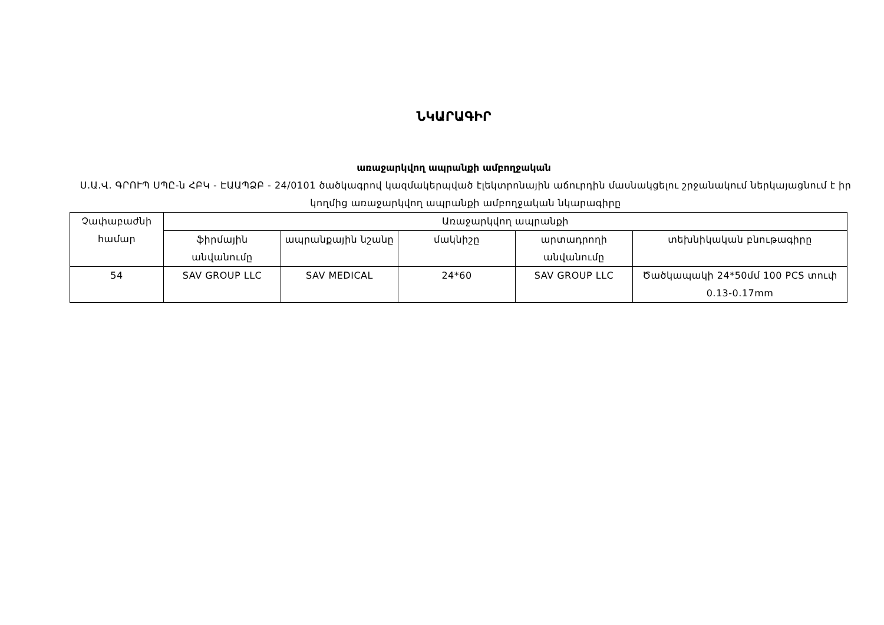ՆԿԱՐԱԳԻՐ
առաջարկվող ապրանքի ամբողջական
Ս.Ա.Վ. ԳՐՈՒՊ ՍՊԸ-ն ՀԲԿ - ԷԱԱՊՁԲ - 24/0101 ծածկագրով կազմակերպված էլեկտրոնային աճուրդին մասնակցելու շրջանակում ներկայացնում է իր կողմից առաջարկվող ապրանքի ամբողջական նկարագիրը
| Չափաբաժնի համար | Առաջարկվող ապրանքի | | | | |
| --- | --- | --- | --- | --- | --- |
| | ֆիրմային անվանումը | ապրանքային նշանը | մակնիշը | արտադրողի անվանումը | տեխնիկական բնութագիրը |
| 54 | SAV GROUP LLC | SAV MEDICAL | 24*60 | SAV GROUP LLC | Ծածկապակի 24*50մմ 100 PCS տուփ 0.13-0.17mm |